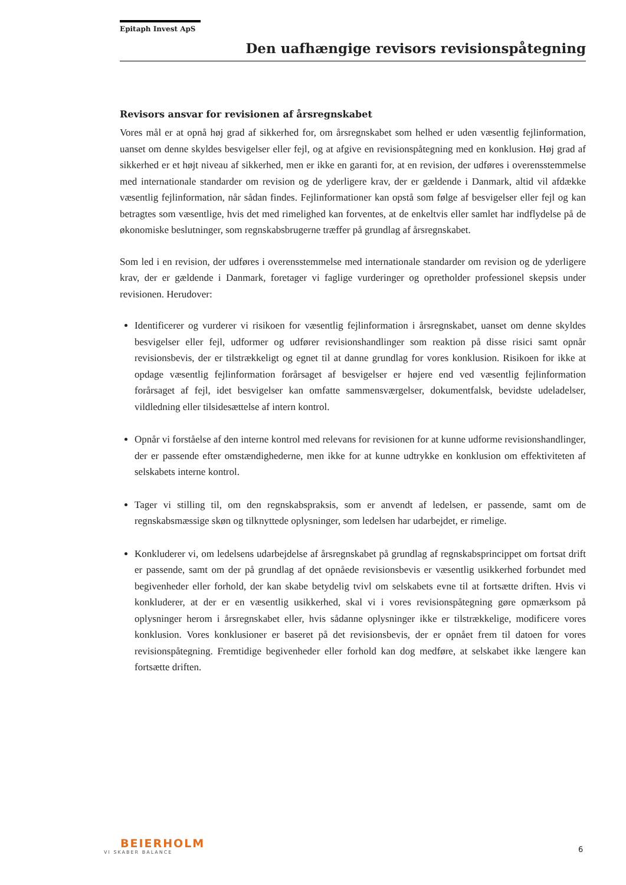Epitaph Invest ApS
Den uafhængige revisors revisionspåtegning
Revisors ansvar for revisionen af årsregnskabet
Vores mål er at opnå høj grad af sikkerhed for, om årsregnskabet som helhed er uden væsentlig fejlinformation, uanset om denne skyldes besvigelser eller fejl, og at afgive en revisionspåtegning med en konklusion. Høj grad af sikkerhed er et højt niveau af sikkerhed, men er ikke en garanti for, at en revision, der udføres i overensstemmelse med internationale standarder om revision og de yderligere krav, der er gældende i Danmark, altid vil afdække væsentlig fejlinformation, når sådan findes. Fejlinformationer kan opstå som følge af besvigelser eller fejl og kan betragtes som væsentlige, hvis det med rimelighed kan forventes, at de enkeltvis eller samlet har indflydelse på de økonomiske beslutninger, som regnskabsbrugerne træffer på grundlag af årsregnskabet.
Som led i en revision, der udføres i overensstemmelse med internationale standarder om revision og de yderligere krav, der er gældende i Danmark, foretager vi faglige vurderinger og opretholder professionel skepsis under revisionen. Herudover:
Identificerer og vurderer vi risikoen for væsentlig fejlinformation i årsregnskabet, uanset om denne skyldes besvigelser eller fejl, udformer og udfører revisionshandlinger som reaktion på disse risici samt opnår revisionsbevis, der er tilstrækkeligt og egnet til at danne grundlag for vores konklusion. Risikoen for ikke at opdage væsentlig fejlinformation forårsaget af besvigelser er højere end ved væsentlig fejlinformation forårsaget af fejl, idet besvigelser kan omfatte sammensværgelser, dokumentfalsk, bevidste udeladelser, vildledning eller tilsidesættelse af intern kontrol.
Opnår vi forståelse af den interne kontrol med relevans for revisionen for at kunne udforme revisionshandlinger, der er passende efter omstændighederne, men ikke for at kunne udtrykke en konklusion om effektiviteten af selskabets interne kontrol.
Tager vi stilling til, om den regnskabspraksis, som er anvendt af ledelsen, er passende, samt om de regnskabsmæssige skøn og tilknyttede oplysninger, som ledelsen har udarbejdet, er rimelige.
Konkluderer vi, om ledelsens udarbejdelse af årsregnskabet på grundlag af regnskabsprincippet om fortsat drift er passende, samt om der på grundlag af det opnåede revisionsbevis er væsentlig usikkerhed forbundet med begivenheder eller forhold, der kan skabe betydelig tvivl om selskabets evne til at fortsætte driften. Hvis vi konkluderer, at der er en væsentlig usikkerhed, skal vi i vores revisionspåtegning gøre opmærksom på oplysninger herom i årsregnskabet eller, hvis sådanne oplysninger ikke er tilstrækkelige, modificere vores konklusion. Vores konklusioner er baseret på det revisionsbevis, der er opnået frem til datoen for vores revisionspåtegning. Fremtidige begivenheder eller forhold kan dog medføre, at selskabet ikke længere kan fortsætte driften.
BEIERHOLM
VI SKABER BALANCE
6